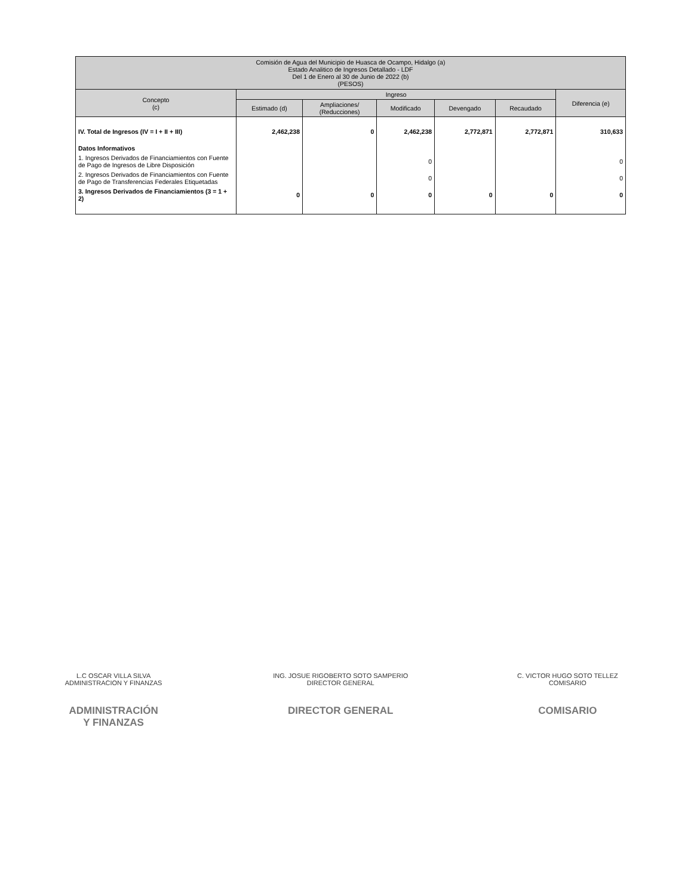| Comisión de Agua del Municipio de Huasca de Ocampo, Hidalgo (a) Estado Analitico de Ingresos Detallado - LDF Del 1 de Enero al 30 de Junio de 2022 (b) (PESOS) | | | | | | |
| Concepto (c) | Ingreso | | | | | Diferencia (e) |
| | Estimado (d) | Ampliaciones/ (Reducciones) | Modificado | Devengado | Recaudado | |
| IV. Total de Ingresos (IV = I + II + III) | 2,462,238 | 0 | 2,462,238 | 2,772,871 | 2,772,871 | 310,633 |
| Datos Informativos | | | | | | |
| 1. Ingresos Derivados de Financiamientos con Fuente de Pago de Ingresos de Libre Disposición | | | 0 | | | 0 |
| 2. Ingresos Derivados de Financiamientos con Fuente de Pago de Transferencias Federales Etiquetadas | | | 0 | | | 0 |
| 3. Ingresos Derivados de Financiamientos (3 = 1 + 2) | 0 | 0 | 0 | 0 | 0 | 0 |
L.C OSCAR VILLA SILVA
ADMINISTRACION Y FINANZAS
ING. JOSUE RIGOBERTO SOTO SAMPERIO
DIRECTOR GENERAL
C. VICTOR HUGO SOTO TELLEZ
COMISARIO
ADMINISTRACIÓN
Y FINANZAS
DIRECTOR GENERAL COMISARIO